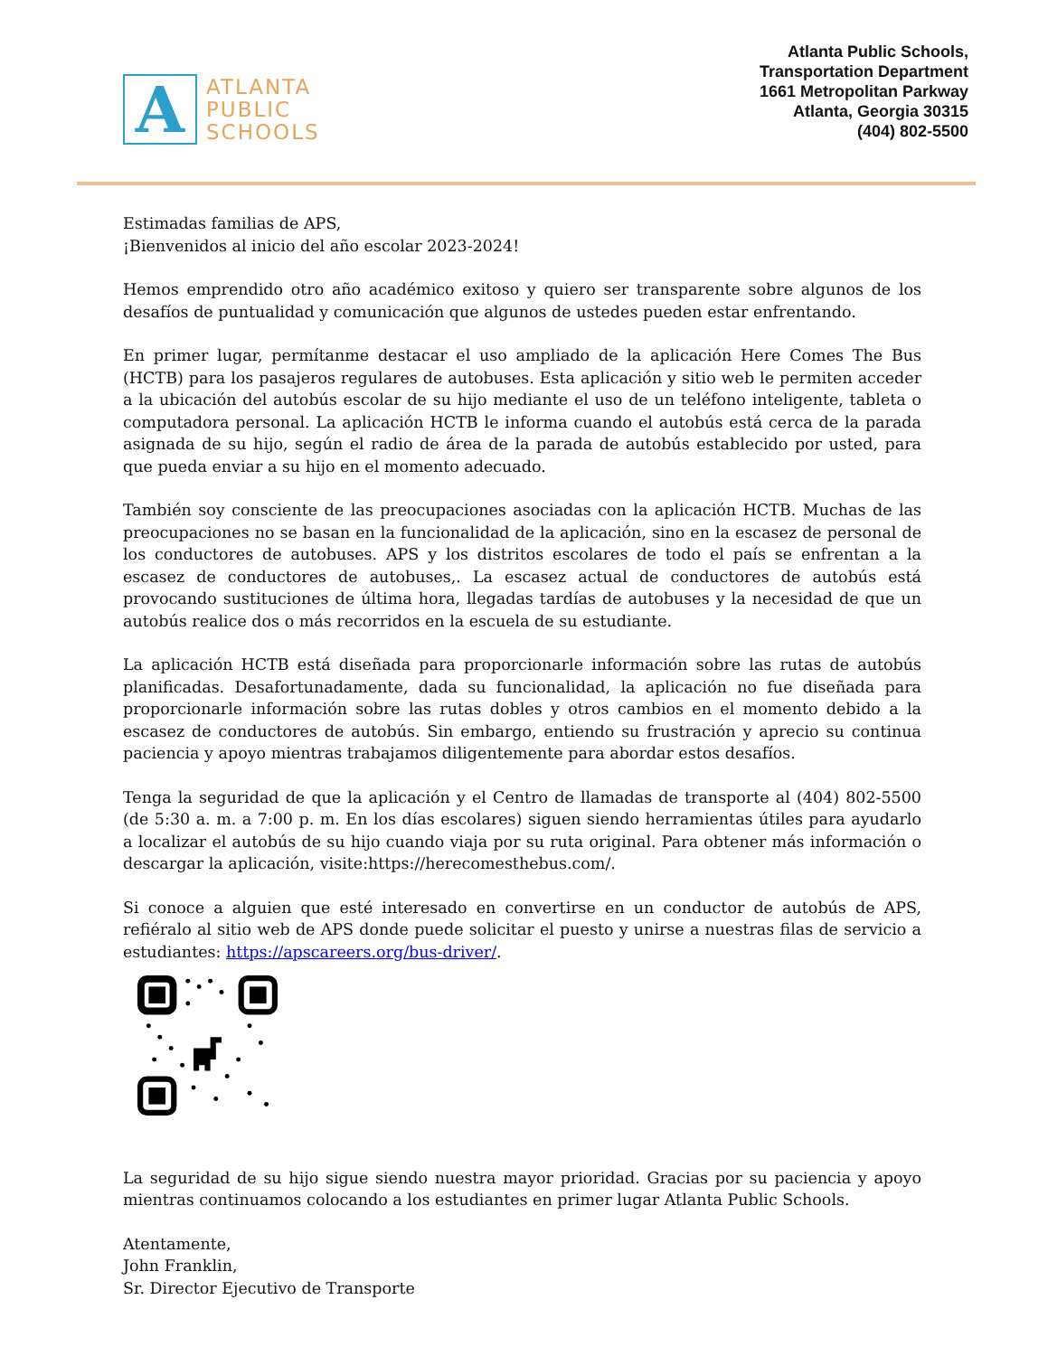A
ATLANTA
PUBLIC
SCHOOLS
Atlanta Public Schools,
Transportation Department
1661 Metropolitan Parkway
Atlanta, Georgia 30315
(404) 802-5500
Estimadas familias de APS,
¡Bienvenidos al inicio del año escolar 2023-2024!
Hemos emprendido otro año académico exitoso y quiero ser transparente sobre algunos de los desafíos de puntualidad y comunicación que algunos de ustedes pueden estar enfrentando.
En primer lugar, permítanme destacar el uso ampliado de la aplicación Here Comes The Bus (HCTB) para los pasajeros regulares de autobuses. Esta aplicación y sitio web le permiten acceder a la ubicación del autobús escolar de su hijo mediante el uso de un teléfono inteligente, tableta o computadora personal. La aplicación HCTB le informa cuando el autobús está cerca de la parada asignada de su hijo, según el radio de área de la parada de autobús establecido por usted, para que pueda enviar a su hijo en el momento adecuado.
También soy consciente de las preocupaciones asociadas con la aplicación HCTB. Muchas de las preocupaciones no se basan en la funcionalidad de la aplicación, sino en la escasez de personal de los conductores de autobuses. APS y los distritos escolares de todo el país se enfrentan a la escasez de conductores de autobuses,. La escasez actual de conductores de autobús está provocando sustituciones de última hora, llegadas tardías de autobuses y la necesidad de que un autobús realice dos o más recorridos en la escuela de su estudiante.
La aplicación HCTB está diseñada para proporcionarle información sobre las rutas de autobús planificadas. Desafortunadamente, dada su funcionalidad, la aplicación no fue diseñada para proporcionarle información sobre las rutas dobles y otros cambios en el momento debido a la escasez de conductores de autobús. Sin embargo, entiendo su frustración y aprecio su continua paciencia y apoyo mientras trabajamos diligentemente para abordar estos desafíos.
Tenga la seguridad de que la aplicación y el Centro de llamadas de transporte al (404) 802-5500 (de 5:30 a. m. a 7:00 p. m. En los días escolares) siguen siendo herramientas útiles para ayudarlo a localizar el autobús de su hijo cuando viaja por su ruta original. Para obtener más información o descargar la aplicación, visite:https://herecomesthebus.com/.
Si conoce a alguien que esté interesado en convertirse en un conductor de autobús de APS, refiéralo al sitio web de APS donde puede solicitar el puesto y unirse a nuestras filas de servicio a estudiantes: https://apscareers.org/bus-driver/.
La seguridad de su hijo sigue siendo nuestra mayor prioridad. Gracias por su paciencia y apoyo mientras continuamos colocando a los estudiantes en primer lugar Atlanta Public Schools.
Atentamente,
John Franklin,
Sr. Director Ejecutivo de Transporte